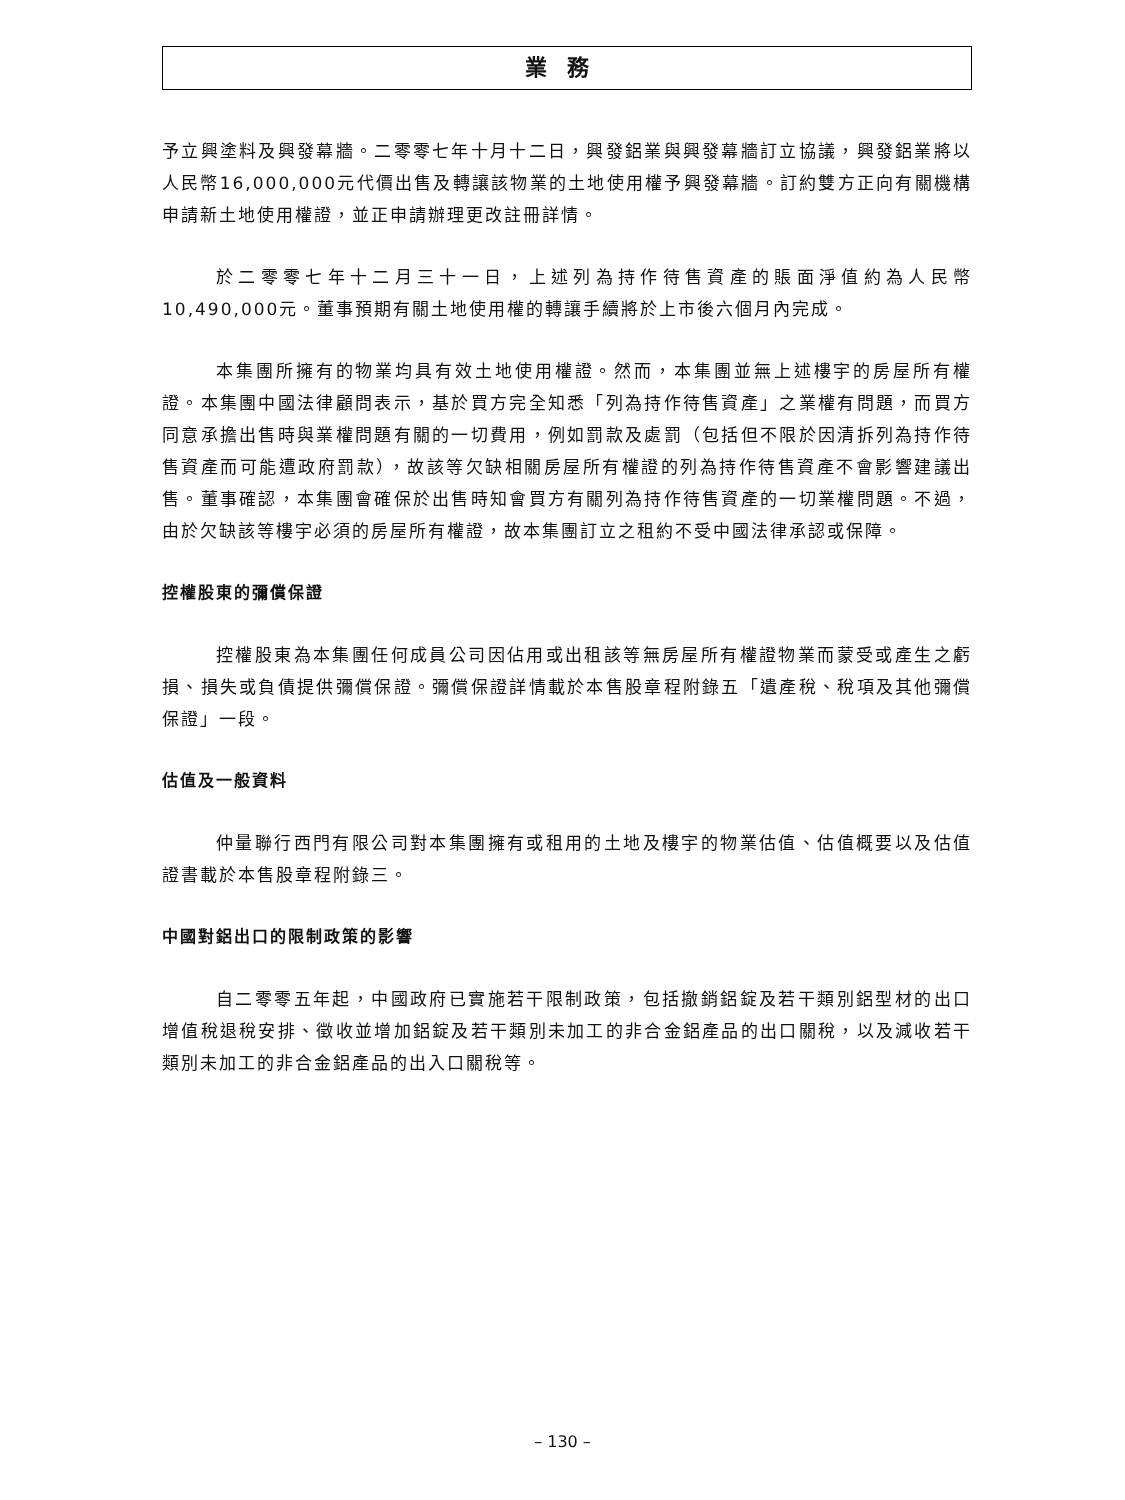業務
予立興塗料及興發幕牆。二零零七年十月十二日，興發鋁業與興發幕牆訂立協議，興發鋁業將以人民幣16,000,000元代價出售及轉讓該物業的土地使用權予興發幕牆。訂約雙方正向有關機構申請新土地使用權證，並正申請辦理更改註冊詳情。
於二零零七年十二月三十一日，上述列為持作待售資產的賬面淨值約為人民幣10,490,000元。董事預期有關土地使用權的轉讓手續將於上市後六個月內完成。
本集團所擁有的物業均具有效土地使用權證。然而，本集團並無上述樓宇的房屋所有權證。本集團中國法律顧問表示，基於買方完全知悉「列為持作待售資產」之業權有問題，而買方同意承擔出售時與業權問題有關的一切費用，例如罰款及處罰（包括但不限於因清拆列為持作待售資產而可能遭政府罰款），故該等欠缺相關房屋所有權證的列為持作待售資產不會影響建議出售。董事確認，本集團會確保於出售時知會買方有關列為持作待售資產的一切業權問題。不過，由於欠缺該等樓宇必須的房屋所有權證，故本集團訂立之租約不受中國法律承認或保障。
控權股東的彌償保證
控權股東為本集團任何成員公司因佔用或出租該等無房屋所有權證物業而蒙受或產生之虧損、損失或負債提供彌償保證。彌償保證詳情載於本售股章程附錄五「遺產稅、稅項及其他彌償保證」一段。
估值及一般資料
仲量聯行西門有限公司對本集團擁有或租用的土地及樓宇的物業估值、估值概要以及估值證書載於本售股章程附錄三。
中國對鋁出口的限制政策的影響
自二零零五年起，中國政府已實施若干限制政策，包括撤銷鋁錠及若干類別鋁型材的出口增值稅退稅安排、徵收並增加鋁錠及若干類別未加工的非合金鋁產品的出口關稅，以及減收若干類別未加工的非合金鋁產品的出入口關稅等。
– 130 –